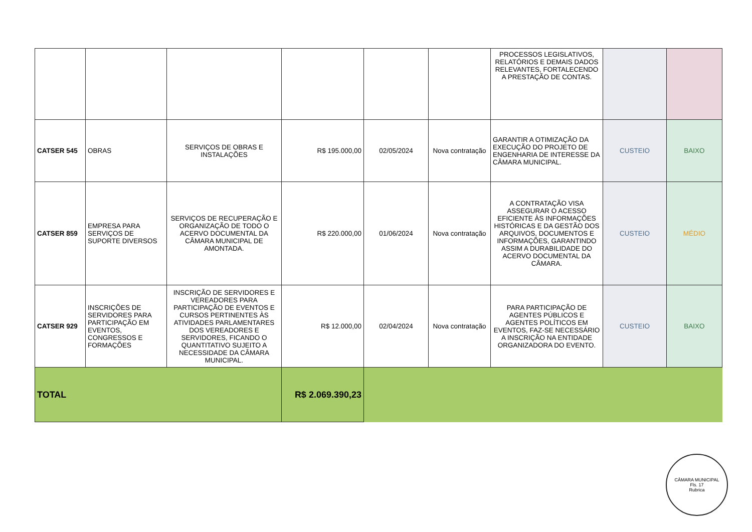| | | | | | | PROCESSOS LEGISLATIVOS, RELATÓRIOS E DEMAIS DADOS RELEVANTES, FORTALECENDO A PRESTAÇÃO DE CONTAS. | | |
| CATSER 545 | OBRAS | SERVIÇOS DE OBRAS E INSTALAÇÕES | R$ 195.000,00 | 02/05/2024 | Nova contratação | GARANTIR A OTIMIZAÇÃO DA EXECUÇÃO DO PROJETO DE ENGENHARIA DE INTERESSE DA CÂMARA MUNICIPAL. | CUSTEIO | BAIXO |
| CATSER 859 | EMPRESA PARA SERVIÇOS DE SUPORTE DIVERSOS | SERVIÇOS DE RECUPERAÇÃO E ORGANIZAÇÃO DE TODO O ACERVO DOCUMENTAL DA CÂMARA MUNICIPAL DE AMONTADA. | R$ 220.000,00 | 01/06/2024 | Nova contratação | A CONTRATAÇÃO VISA ASSEGURAR O ACESSO EFICIENTE ÀS INFORMAÇÕES HISTÓRICAS E DA GESTÃO DOS ARQUIVOS, DOCUMENTOS E INFORMAÇÕES, GARANTINDO ASSIM A DURABILIDADE DO ACERVO DOCUMENTAL DA CÂMARA. | CUSTEIO | MÉDIO |
| CATSER 929 | INSCRIÇÕES DE SERVIDORES PARA PARTICIPAÇÃO EM EVENTOS, CONGRESSOS E FORMAÇÕES | INSCRIÇÃO DE SERVIDORES E VEREADORES PARA PARTICIPAÇÃO DE EVENTOS E CURSOS PERTINENTES ÀS ATIVIDADES PARLAMENTARES DOS VEREADORES E SERVIDORES, FICANDO O QUANTITATIVO SUJEITO A NECESSIDADE DA CÂMARA MUNICIPAL. | R$ 12.000,00 | 02/04/2024 | Nova contratação | PARA PARTICIPAÇÃO DE AGENTES PÚBLICOS E AGENTES POLÍTICOS EM EVENTOS, FAZ-SE NECESSÁRIO A INSCRIÇÃO NA ENTIDADE ORGANIZADORA DO EVENTO. | CUSTEIO | BAIXO |
| TOTAL | | | R$ 2.069.390,23 | | | | | |
CÂMARA MUNICIPAL
Fls. 17
Rubrica